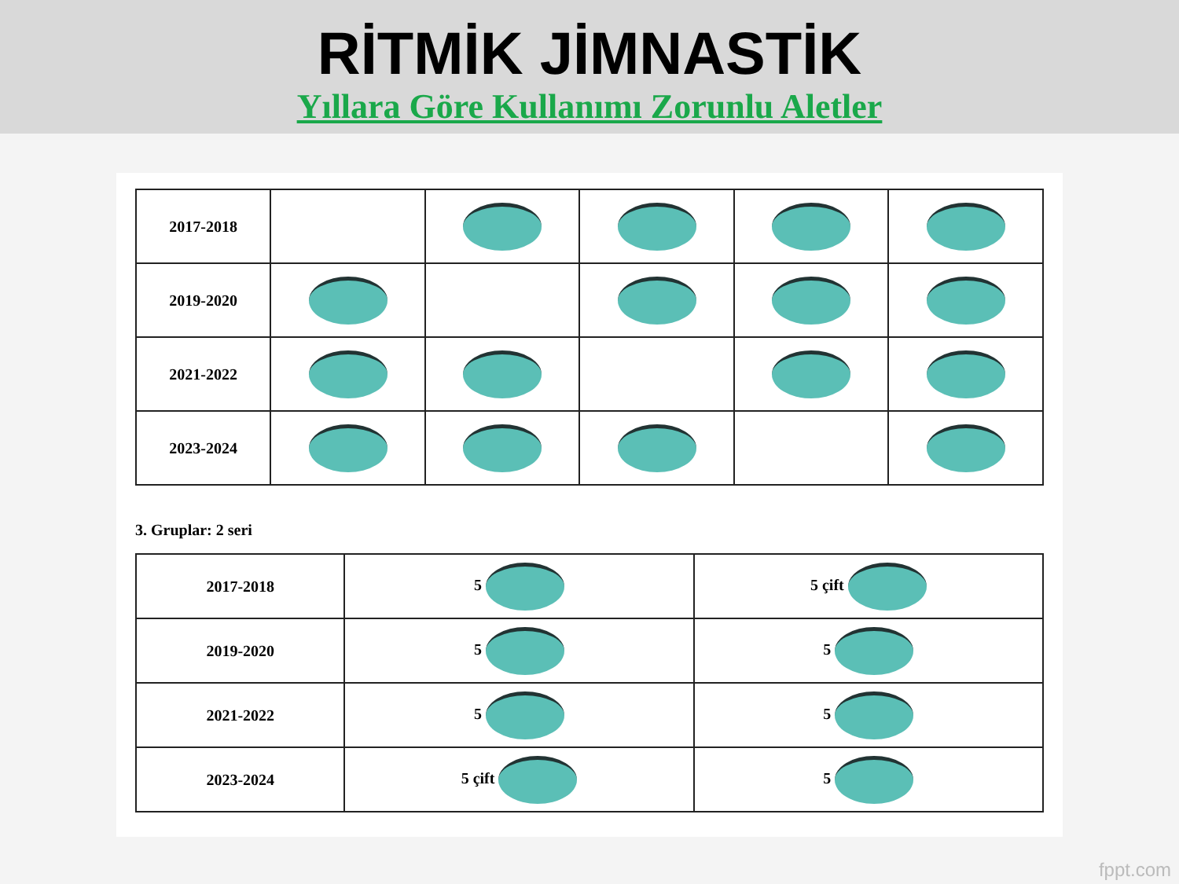RİTMİK JİMNASTİK
Yıllara Göre Kullanımı Zorunlu Aletler
| 2017-2018 | | | | | |
| 2019-2020 | | | | | |
| 2021-2022 | | | | | |
| 2023-2024 | | | | | |
3. Gruplar: 2 seri
| 2017-2018 | 5 | 5 çift |
| 2019-2020 | 5 | 5 |
| 2021-2022 | 5 | 5 |
| 2023-2024 | 5 çift | 5 |
fppt.com